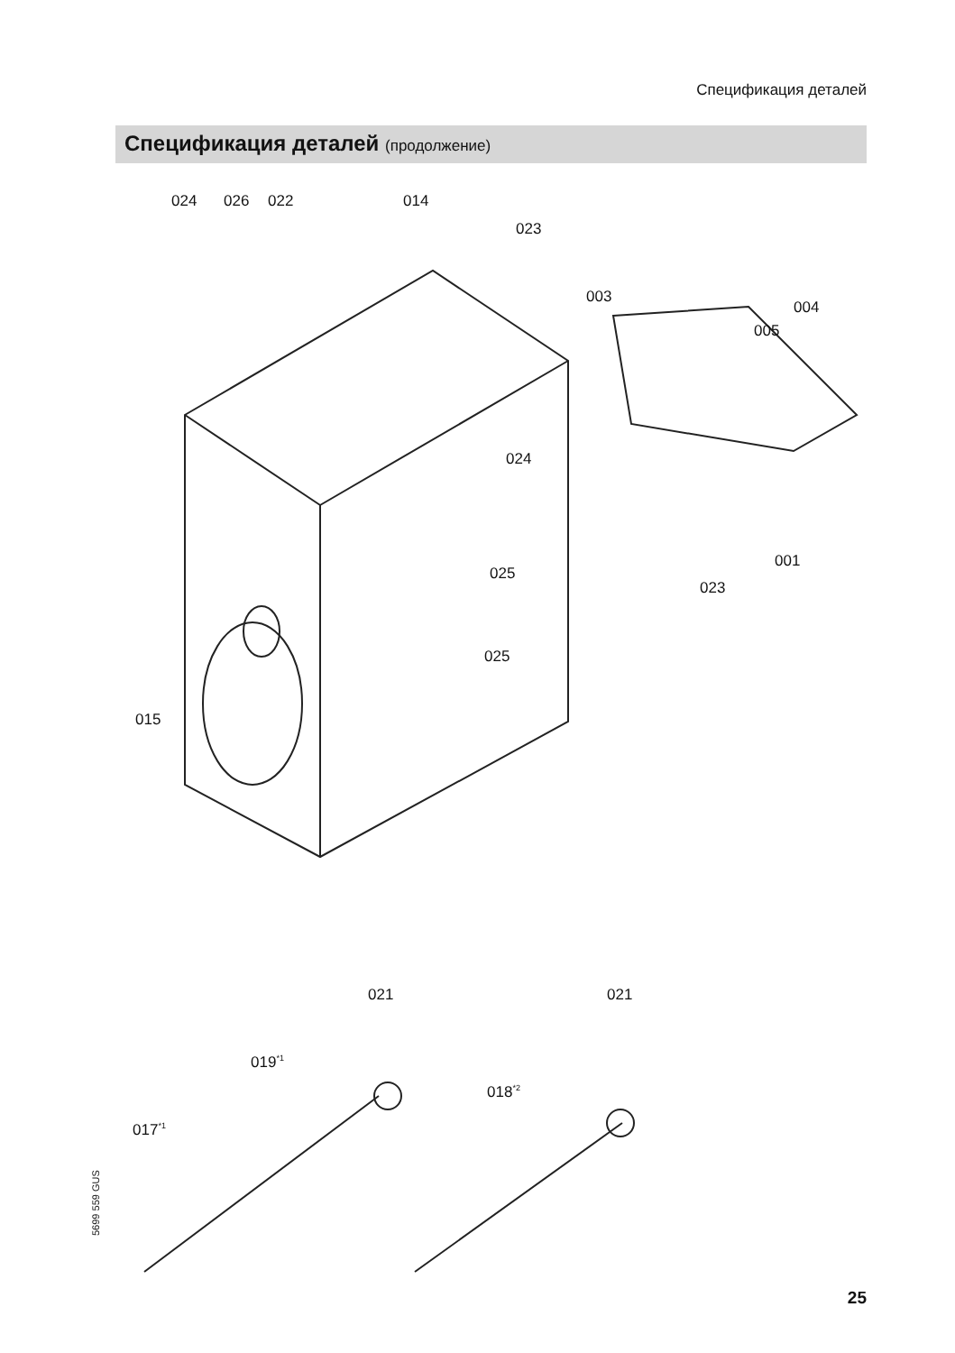Спецификация деталей
Спецификация деталей (продолжение)
024 026 022 014
023
003
004
005
024
001
025
023
025
015
021 021
019<sup>*1</sup>
018<sup>*2</sup>
017<sup>*1</sup>
5699 559 GUS
25